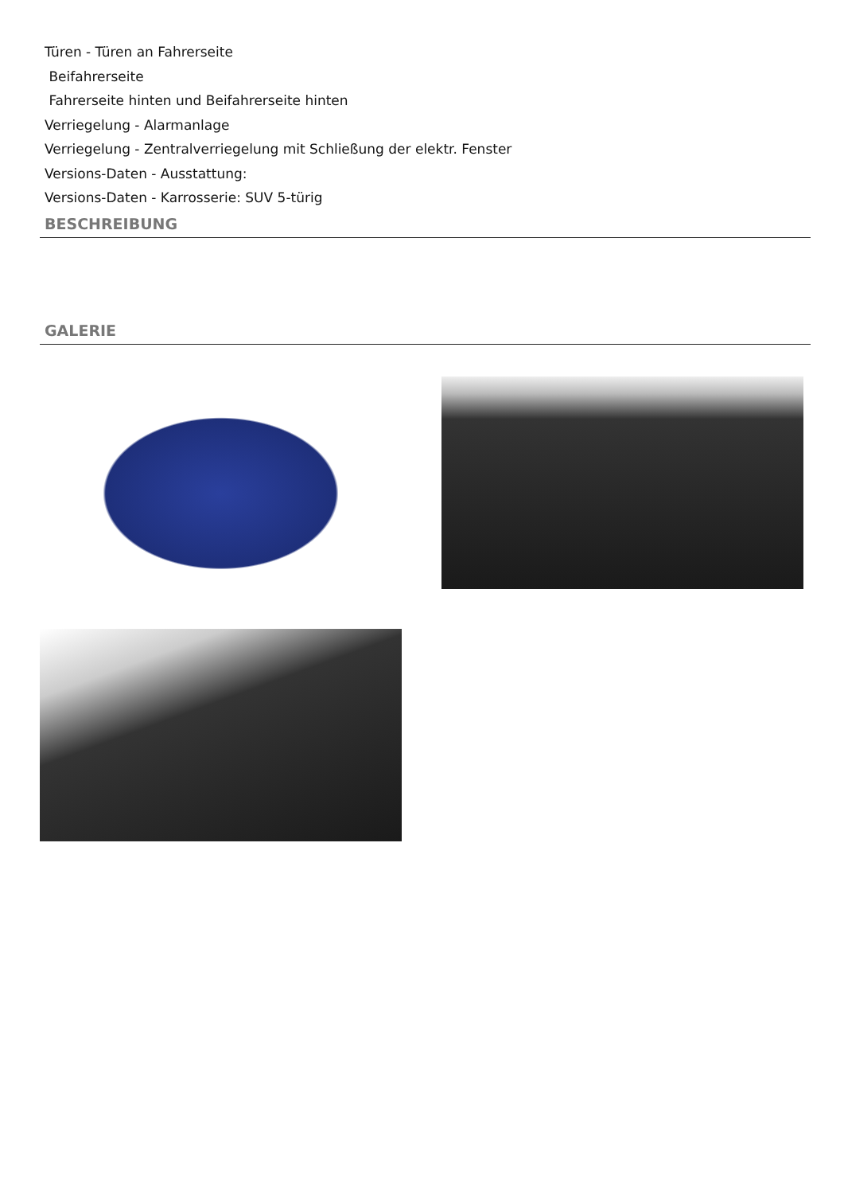Türen - Türen an Fahrerseite
Beifahrerseite
Fahrerseite hinten und Beifahrerseite hinten
Verriegelung - Alarmanlage
Verriegelung - Zentralverriegelung mit Schließung der elektr. Fenster
Versions-Daten - Ausstattung:
Versions-Daten - Karrosserie: SUV 5-türig
BESCHREIBUNG
GALERIE